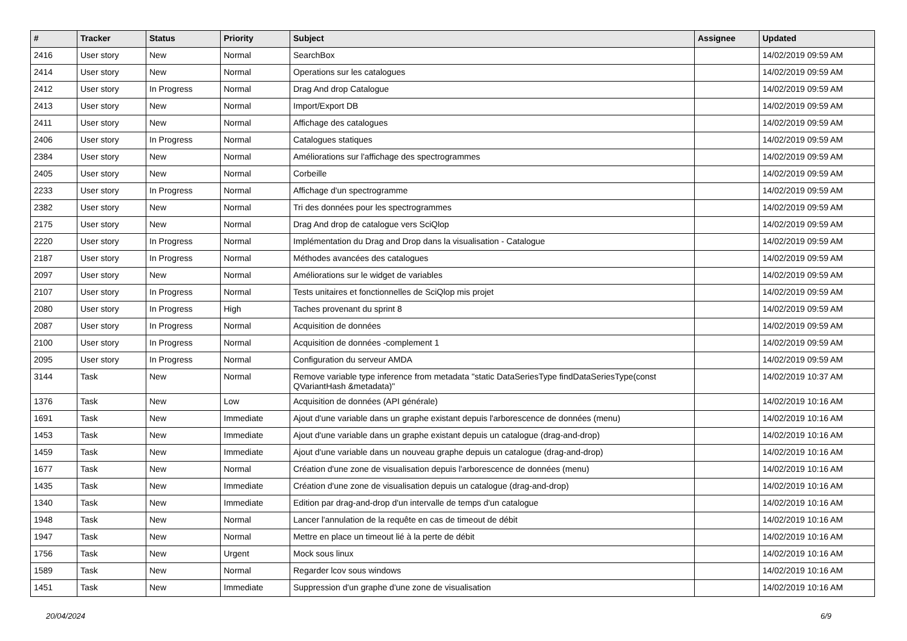| # | Tracker | Status | Priority | Subject | Assignee | Updated |
| --- | --- | --- | --- | --- | --- | --- |
| 2416 | User story | New | Normal | SearchBox | | 14/02/2019 09:59 AM |
| 2414 | User story | New | Normal | Operations sur les catalogues | | 14/02/2019 09:59 AM |
| 2412 | User story | In Progress | Normal | Drag And drop Catalogue | | 14/02/2019 09:59 AM |
| 2413 | User story | New | Normal | Import/Export DB | | 14/02/2019 09:59 AM |
| 2411 | User story | New | Normal | Affichage des catalogues | | 14/02/2019 09:59 AM |
| 2406 | User story | In Progress | Normal | Catalogues statiques | | 14/02/2019 09:59 AM |
| 2384 | User story | New | Normal | Améliorations sur l'affichage des spectrogrammes | | 14/02/2019 09:59 AM |
| 2405 | User story | New | Normal | Corbeille | | 14/02/2019 09:59 AM |
| 2233 | User story | In Progress | Normal | Affichage d'un spectrogramme | | 14/02/2019 09:59 AM |
| 2382 | User story | New | Normal | Tri des données pour les spectrogrammes | | 14/02/2019 09:59 AM |
| 2175 | User story | New | Normal | Drag And drop de catalogue vers SciQlop | | 14/02/2019 09:59 AM |
| 2220 | User story | In Progress | Normal | Implémentation du Drag and Drop dans la visualisation - Catalogue | | 14/02/2019 09:59 AM |
| 2187 | User story | In Progress | Normal | Méthodes avancées des catalogues | | 14/02/2019 09:59 AM |
| 2097 | User story | New | Normal | Améliorations sur le widget de variables | | 14/02/2019 09:59 AM |
| 2107 | User story | In Progress | Normal | Tests unitaires et fonctionnelles de SciQlop mis projet | | 14/02/2019 09:59 AM |
| 2080 | User story | In Progress | High | Taches provenant du sprint 8 | | 14/02/2019 09:59 AM |
| 2087 | User story | In Progress | Normal | Acquisition de données | | 14/02/2019 09:59 AM |
| 2100 | User story | In Progress | Normal | Acquisition de données -complement 1 | | 14/02/2019 09:59 AM |
| 2095 | User story | In Progress | Normal | Configuration du serveur AMDA | | 14/02/2019 09:59 AM |
| 3144 | Task | New | Normal | Remove variable type inference from metadata "static DataSeriesType findDataSeriesType(const QVariantHash &metadata)" | | 14/02/2019 10:37 AM |
| 1376 | Task | New | Low | Acquisition de données (API générale) | | 14/02/2019 10:16 AM |
| 1691 | Task | New | Immediate | Ajout d'une variable dans un graphe existant depuis l'arborescence de données (menu) | | 14/02/2019 10:16 AM |
| 1453 | Task | New | Immediate | Ajout d'une variable dans un graphe existant depuis un catalogue (drag-and-drop) | | 14/02/2019 10:16 AM |
| 1459 | Task | New | Immediate | Ajout d'une variable dans un nouveau graphe depuis un catalogue (drag-and-drop) | | 14/02/2019 10:16 AM |
| 1677 | Task | New | Normal | Création d'une zone de visualisation depuis l'arborescence de données (menu) | | 14/02/2019 10:16 AM |
| 1435 | Task | New | Immediate | Création d'une zone de visualisation depuis un catalogue (drag-and-drop) | | 14/02/2019 10:16 AM |
| 1340 | Task | New | Immediate | Edition par drag-and-drop d'un intervalle de temps d'un catalogue | | 14/02/2019 10:16 AM |
| 1948 | Task | New | Normal | Lancer l'annulation de la requête en cas de timeout de débit | | 14/02/2019 10:16 AM |
| 1947 | Task | New | Normal | Mettre en place un timeout lié à la perte de débit | | 14/02/2019 10:16 AM |
| 1756 | Task | New | Urgent | Mock sous linux | | 14/02/2019 10:16 AM |
| 1589 | Task | New | Normal | Regarder lcov sous windows | | 14/02/2019 10:16 AM |
| 1451 | Task | New | Immediate | Suppression d'un graphe d'une zone de visualisation | | 14/02/2019 10:16 AM |
20/04/2024 6/9